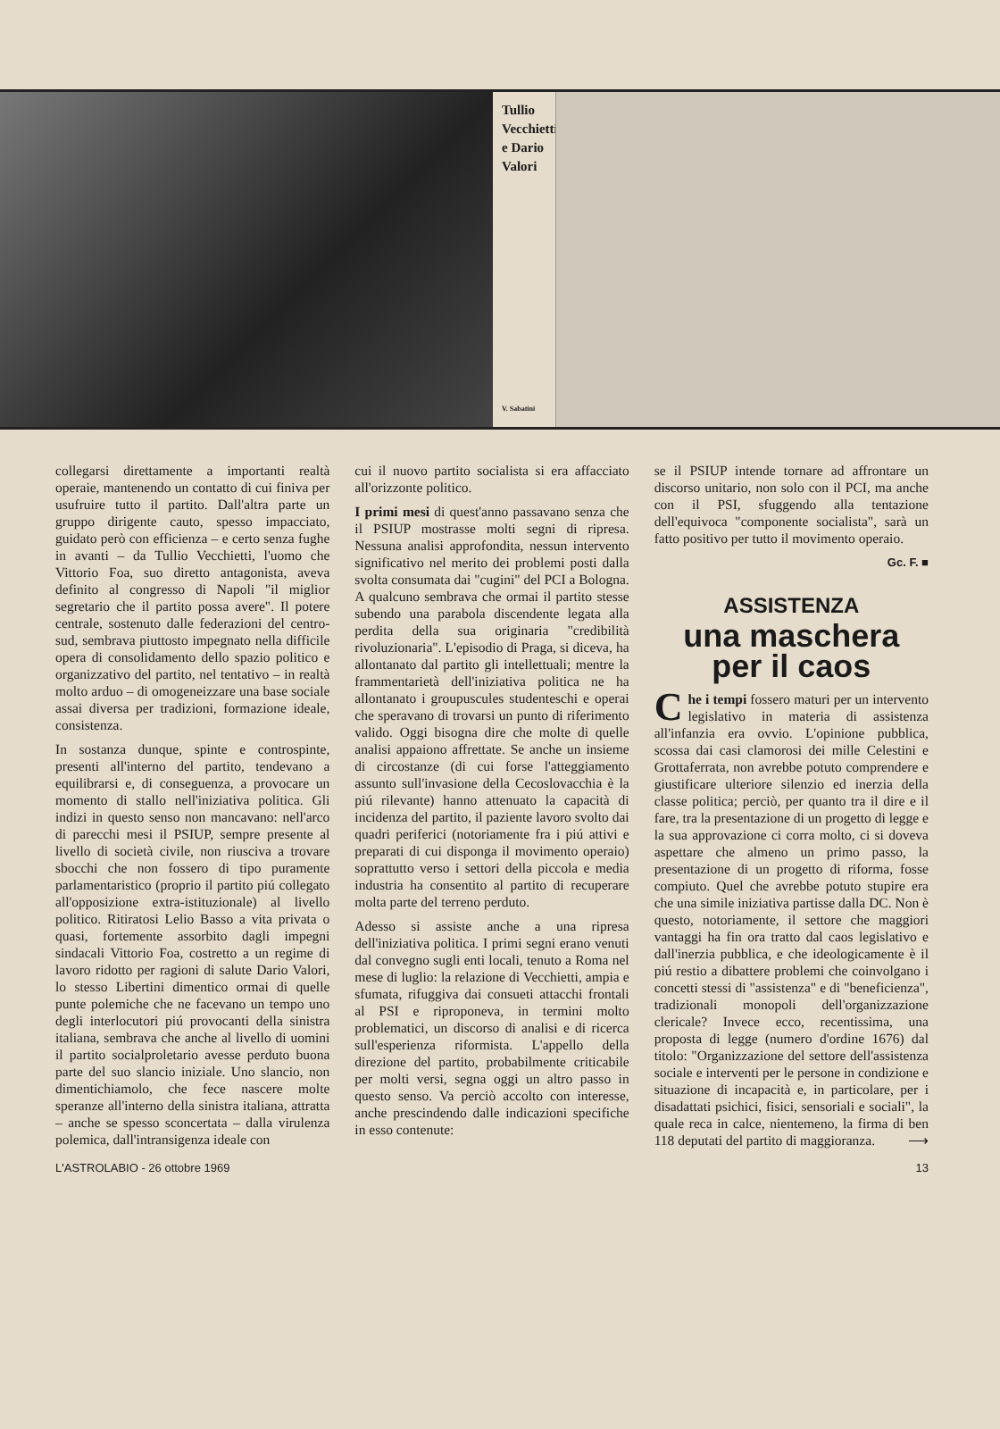Tullio Vecchietti e Dario Valori
V. Sabatini
collegarsi direttamente a importanti realtà operaie, mantenendo un contatto di cui finiva per usufruire tutto il partito. Dall'altra parte un gruppo dirigente cauto, spesso impacciato, guidato però con efficienza – e certo senza fughe in avanti – da Tullio Vecchietti, l'uomo che Vittorio Foa, suo diretto antagonista, aveva definito al congresso di Napoli "il miglior segretario che il partito possa avere". Il potere centrale, sostenuto dalle federazioni del centro-sud, sembrava piuttosto impegnato nella difficile opera di consolidamento dello spazio politico e organizzativo del partito, nel tentativo – in realtà molto arduo – di omogeneizzare una base sociale assai diversa per tradizioni, formazione ideale, consistenza.
In sostanza dunque, spinte e controspinte, presenti all'interno del partito, tendevano a equilibrarsi e, di conseguenza, a provocare un momento di stallo nell'iniziativa politica. Gli indizi in questo senso non mancavano: nell'arco di parecchi mesi il PSIUP, sempre presente al livello di società civile, non riusciva a trovare sbocchi che non fossero di tipo puramente parlamentaristico (proprio il partito piú collegato all'opposizione extra-istituzionale) al livello politico. Ritiratosi Lelio Basso a vita privata o quasi, fortemente assorbito dagli impegni sindacali Vittorio Foa, costretto a un regime di lavoro ridotto per ragioni di salute Dario Valori, lo stesso Libertini dimentico ormai di quelle punte polemiche che ne facevano un tempo uno degli interlocutori piú provocanti della sinistra italiana, sembrava che anche al livello di uomini il partito socialproletario avesse perduto buona parte del suo slancio iniziale. Uno slancio, non dimentichiamolo, che fece nascere molte speranze all'interno della sinistra italiana, attratta – anche se spesso sconcertata – dalla virulenza polemica, dall'intransigenza ideale con
cui il nuovo partito socialista si era affacciato all'orizzonte politico.
I primi mesi di quest'anno passavano senza che il PSIUP mostrasse molti segni di ripresa. Nessuna analisi approfondita, nessun intervento significativo nel merito dei problemi posti dalla svolta consumata dai "cugini" del PCI a Bologna. A qualcuno sembrava che ormai il partito stesse subendo una parabola discendente legata alla perdita della sua originaria "credibilità rivoluzionaria". L'episodio di Praga, si diceva, ha allontanato dal partito gli intellettuali; mentre la frammentarietà dell'iniziativa politica ne ha allontanato i groupuscules studenteschi e operai che speravano di trovarsi un punto di riferimento valido. Oggi bisogna dire che molte di quelle analisi appaiono affrettate. Se anche un insieme di circostanze (di cui forse l'atteggiamento assunto sull'invasione della Cecoslovacchia è la piú rilevante) hanno attenuato la capacità di incidenza del partito, il paziente lavoro svolto dai quadri periferici (notoriamente fra i piú attivi e preparati di cui disponga il movimento operaio) soprattutto verso i settori della piccola e media industria ha consentito al partito di recuperare molta parte del terreno perduto.
Adesso si assiste anche a una ripresa dell'iniziativa politica. I primi segni erano venuti dal convegno sugli enti locali, tenuto a Roma nel mese di luglio: la relazione di Vecchietti, ampia e sfumata, rifuggiva dai consueti attacchi frontali al PSI e riproponeva, in termini molto problematici, un discorso di analisi e di ricerca sull'esperienza riformista. L'appello della direzione del partito, probabilmente criticabile per molti versi, segna oggi un altro passo in questo senso. Va perciò accolto con interesse, anche prescindendo dalle indicazioni specifiche in esso contenute:
se il PSIUP intende tornare ad affrontare un discorso unitario, non solo con il PCI, ma anche con il PSI, sfuggendo alla tentazione dell'equivoca "componente socialista", sarà un fatto positivo per tutto il movimento operaio.
Gc. F. ■
ASSISTENZA
una maschera
per il caos
Che i tempi fossero maturi per un intervento legislativo in materia di assistenza all'infanzia era ovvio. L'opinione pubblica, scossa dai casi clamorosi dei mille Celestini e Grottaferrata, non avrebbe potuto comprendere e giustificare ulteriore silenzio ed inerzia della classe politica; perciò, per quanto tra il dire e il fare, tra la presentazione di un progetto di legge e la sua approvazione ci corra molto, ci si doveva aspettare che almeno un primo passo, la presentazione di un progetto di riforma, fosse compiuto. Quel che avrebbe potuto stupire era che una simile iniziativa partisse dalla DC. Non è questo, notoriamente, il settore che maggiori vantaggi ha fin ora tratto dal caos legislativo e dall'inerzia pubblica, e che ideologicamente è il piú restio a dibattere problemi che coinvolgano i concetti stessi di "assistenza" e di "beneficienza", tradizionali monopoli dell'organizzazione clericale? Invece ecco, recentissima, una proposta di legge (numero d'ordine 1676) dal titolo: "Organizzazione del settore dell'assistenza sociale e interventi per le persone in condizione e situazione di incapacità e, in particolare, per i disadattati psichici, fisici, sensoriali e sociali", la quale reca in calce, nientemeno, la firma di ben 118 deputati del partito di maggioranza. ⟶
L'ASTROLABIO - 26 ottobre 1969 13